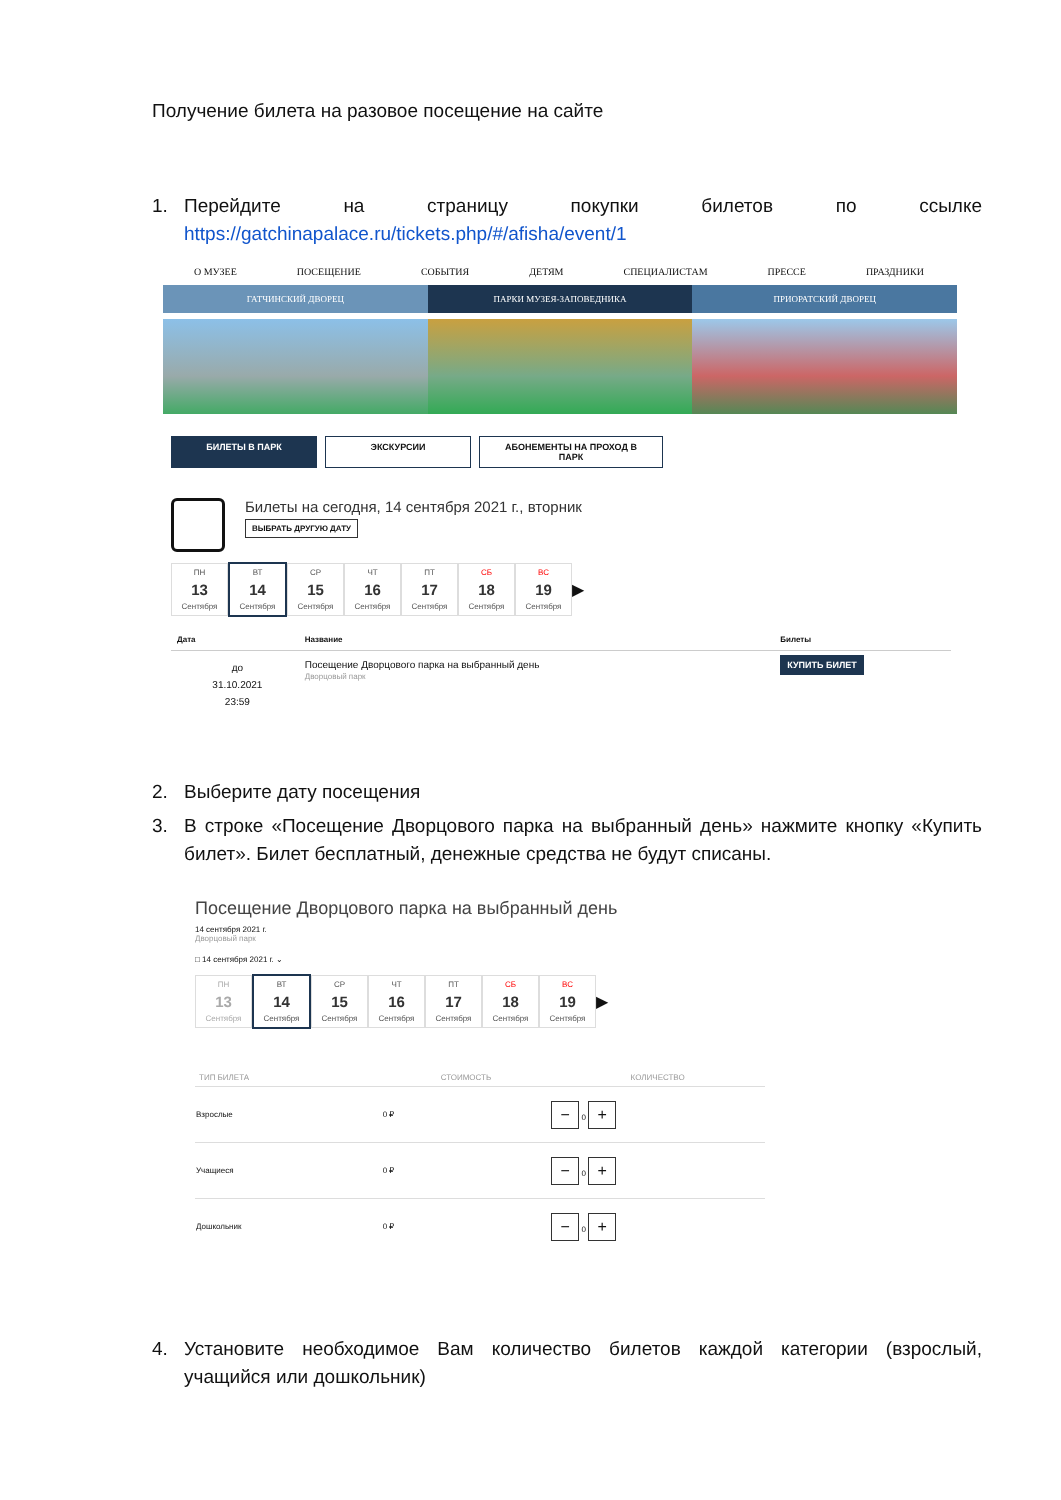Получение билета на разовое посещение на сайте
1. Перейдите на страницу покупки билетов по ссылке https://gatchinapalace.ru/tickets.php/#/afisha/event/1
О МУЗЕЕ ПОСЕЩЕНИЕ СОБЫТИЯ ДЕТЯМ СПЕЦИАЛИСТАМ ПРЕССЕ ПРАЗДНИКИ
ГАТЧИНСКИЙ ДВОРЕЦ ПАРКИ МУЗЕЯ-ЗАПОВЕДНИКА ПРИОРАТСКИЙ ДВОРЕЦ
БИЛЕТЫ В ПАРК ЭКСКУРСИИ АБОНЕМЕНТЫ НА ПРОХОД В ПАРК
Билеты на сегодня, 14 сентября 2021 г., вторник
ВЫБРАТЬ ДРУГУЮ ДАТУ
ПН
13
Сентября
ВТ
14
Сентября
СР
15
Сентября
ЧТ
16
Сентября
ПТ
17
Сентября
СБ
18
Сентября
ВС
19
Сентября
▶
| Дата | Название | Билеты |
| --- | --- | --- |
| до 31.10.2021 23:59 | Посещение Дворцового парка на выбранный день Дворцовый парк | КУПИТЬ БИЛЕТ |
2. Выберите дату посещения
3. В строке «Посещение Дворцового парка на выбранный день» нажмите кнопку «Купить билет». Билет бесплатный, денежные средства не будут списаны.
Посещение Дворцового парка на выбранный день
14 сентября 2021 г.
Дворцовый парк
□ 14 сентября 2021 г. ⌄
ПН
13
Сентября
ВТ
14
Сентября
СР
15
Сентября
ЧТ
16
Сентября
ПТ
17
Сентября
СБ
18
Сентября
ВС
19
Сентября
▶
| ТИП БИЛЕТА | СТОИМОСТЬ | КОЛИЧЕСТВО |
| --- | --- | --- |
| Взрослые | 0 ₽ | − 0 + |
| Учащиеся | 0 ₽ | − 0 + |
| Дошкольник | 0 ₽ | − 0 + |
4. Установите необходимое Вам количество билетов каждой категории (взрослый, учащийся или дошкольник)